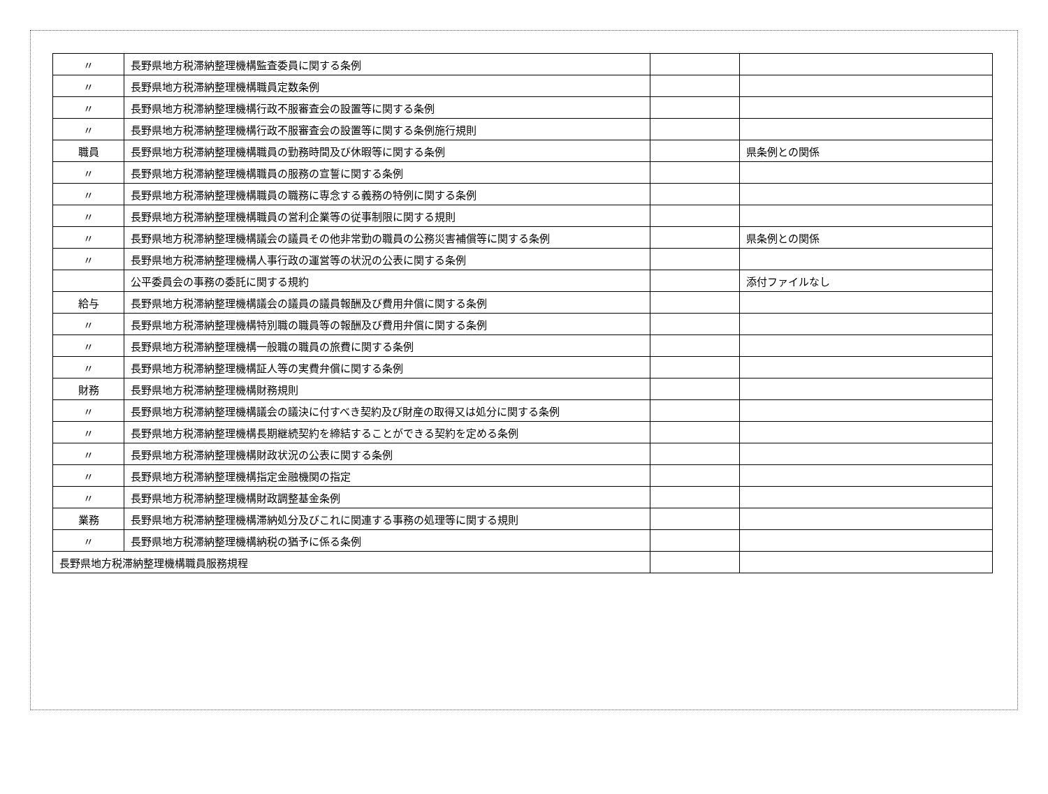| 〃 | 長野県地方税滞納整理機構監査委員に関する条例 | | |
| 〃 | 長野県地方税滞納整理機構職員定数条例 | | |
| 〃 | 長野県地方税滞納整理機構行政不服審査会の設置等に関する条例 | | |
| 〃 | 長野県地方税滞納整理機構行政不服審査会の設置等に関する条例施行規則 | | |
| 職員 | 長野県地方税滞納整理機構職員の勤務時間及び休暇等に関する条例 | | 県条例との関係 |
| 〃 | 長野県地方税滞納整理機構職員の服務の宣誓に関する条例 | | |
| 〃 | 長野県地方税滞納整理機構職員の職務に専念する義務の特例に関する条例 | | |
| 〃 | 長野県地方税滞納整理機構職員の営利企業等の従事制限に関する規則 | | |
| 〃 | 長野県地方税滞納整理機構議会の議員その他非常勤の職員の公務災害補償等に関する条例 | | 県条例との関係 |
| 〃 | 長野県地方税滞納整理機構人事行政の運営等の状況の公表に関する条例 | | |
| | 公平委員会の事務の委託に関する規約 | | 添付ファイルなし |
| 給与 | 長野県地方税滞納整理機構議会の議員の議員報酬及び費用弁償に関する条例 | | |
| 〃 | 長野県地方税滞納整理機構特別職の職員等の報酬及び費用弁償に関する条例 | | |
| 〃 | 長野県地方税滞納整理機構一般職の職員の旅費に関する条例 | | |
| 〃 | 長野県地方税滞納整理機構証人等の実費弁償に関する条例 | | |
| 財務 | 長野県地方税滞納整理機構財務規則 | | |
| 〃 | 長野県地方税滞納整理機構議会の議決に付すべき契約及び財産の取得又は処分に関する条例 | | |
| 〃 | 長野県地方税滞納整理機構長期継続契約を締結することができる契約を定める条例 | | |
| 〃 | 長野県地方税滞納整理機構財政状況の公表に関する条例 | | |
| 〃 | 長野県地方税滞納整理機構指定金融機関の指定 | | |
| 〃 | 長野県地方税滞納整理機構財政調整基金条例 | | |
| 業務 | 長野県地方税滞納整理機構滞納処分及びこれに関連する事務の処理等に関する規則 | | |
| 〃 | 長野県地方税滞納整理機構納税の猶予に係る条例 | | |
| 長野県地方税滞納整理機構職員服務規程 | | | |